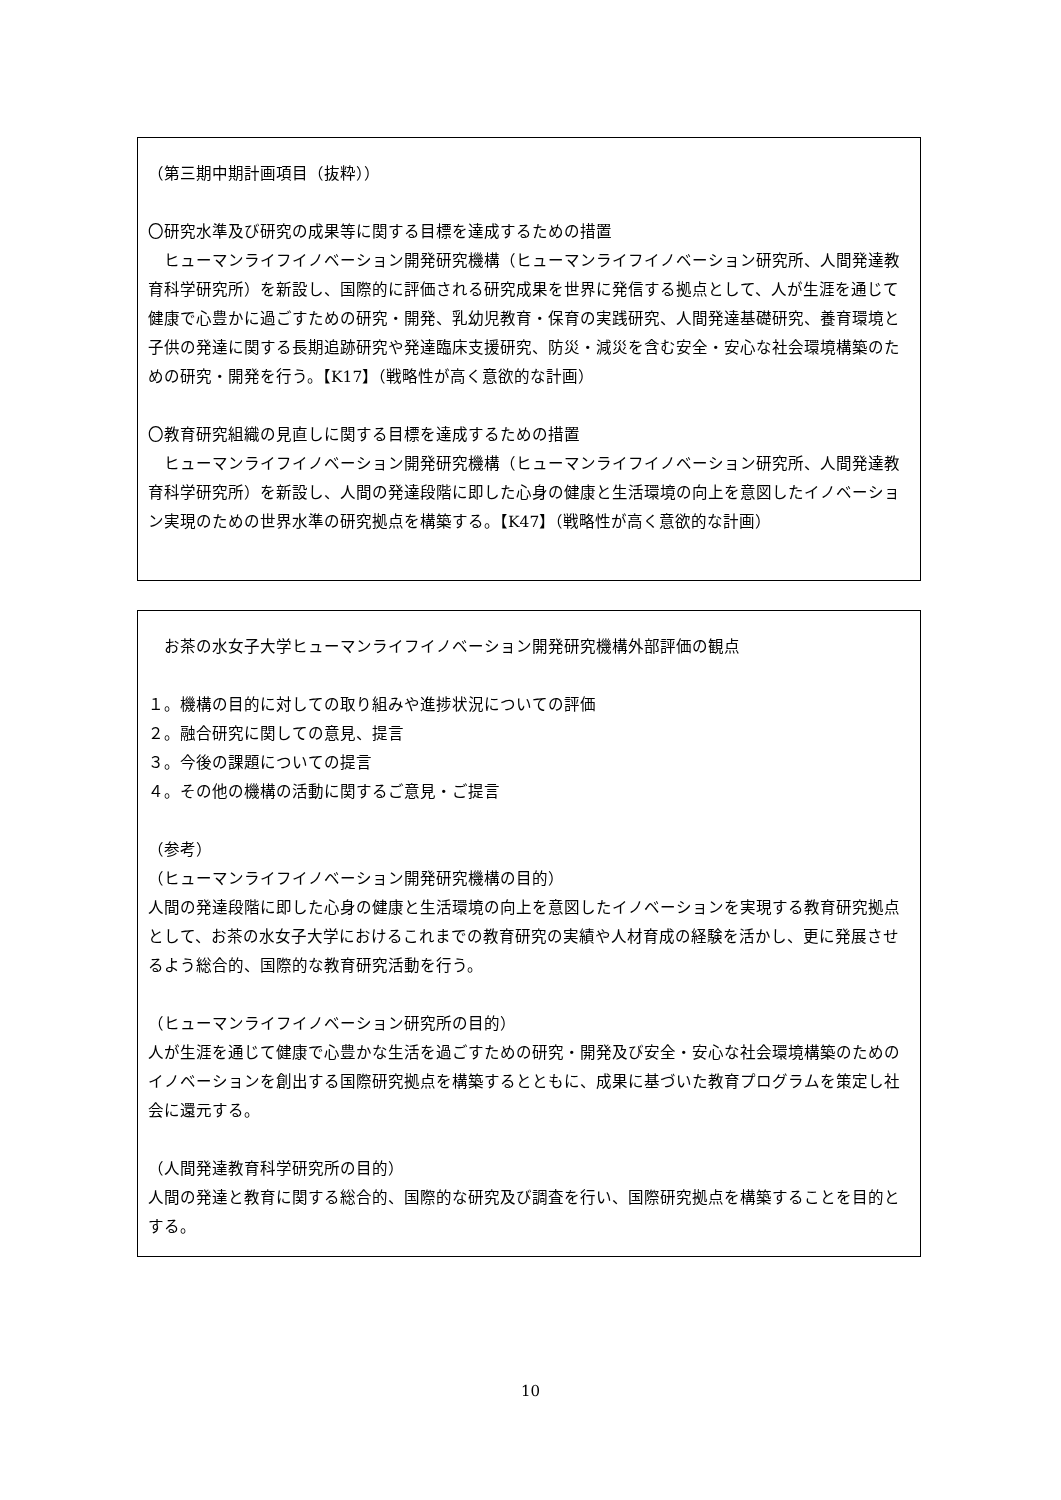（第三期中期計画項目（抜粋））
〇研究水準及び研究の成果等に関する目標を達成するための措置
　ヒューマンライフイノベーション開発研究機構（ヒューマンライフイノベーション研究所、人間発達教育科学研究所）を新設し、国際的に評価される研究成果を世界に発信する拠点として、人が生涯を通じて健康で心豊かに過ごすための研究・開発、乳幼児教育・保育の実践研究、人間発達基礎研究、養育環境と子供の発達に関する長期追跡研究や発達臨床支援研究、防災・減災を含む安全・安心な社会環境構築のための研究・開発を行う。【K17】（戦略性が高く意欲的な計画）
〇教育研究組織の見直しに関する目標を達成するための措置
　ヒューマンライフイノベーション開発研究機構（ヒューマンライフイノベーション研究所、人間発達教育科学研究所）を新設し、人間の発達段階に即した心身の健康と生活環境の向上を意図したイノベーション実現のための世界水準の研究拠点を構築する。【K47】（戦略性が高く意欲的な計画）
　お茶の水女子大学ヒューマンライフイノベーション開発研究機構外部評価の観点
１。機構の目的に対しての取り組みや進捗状況についての評価
２。融合研究に関しての意見、提言
３。今後の課題についての提言
４。その他の機構の活動に関するご意見・ご提言
（参考）
（ヒューマンライフイノベーション開発研究機構の目的）
人間の発達段階に即した心身の健康と生活環境の向上を意図したイノベーションを実現する教育研究拠点として、お茶の水女子大学におけるこれまでの教育研究の実績や人材育成の経験を活かし、更に発展させるよう総合的、国際的な教育研究活動を行う。
（ヒューマンライフイノベーション研究所の目的）
人が生涯を通じて健康で心豊かな生活を過ごすための研究・開発及び安全・安心な社会環境構築のためのイノベーションを創出する国際研究拠点を構築するとともに、成果に基づいた教育プログラムを策定し社会に還元する。
（人間発達教育科学研究所の目的）
人間の発達と教育に関する総合的、国際的な研究及び調査を行い、国際研究拠点を構築することを目的とする。
10